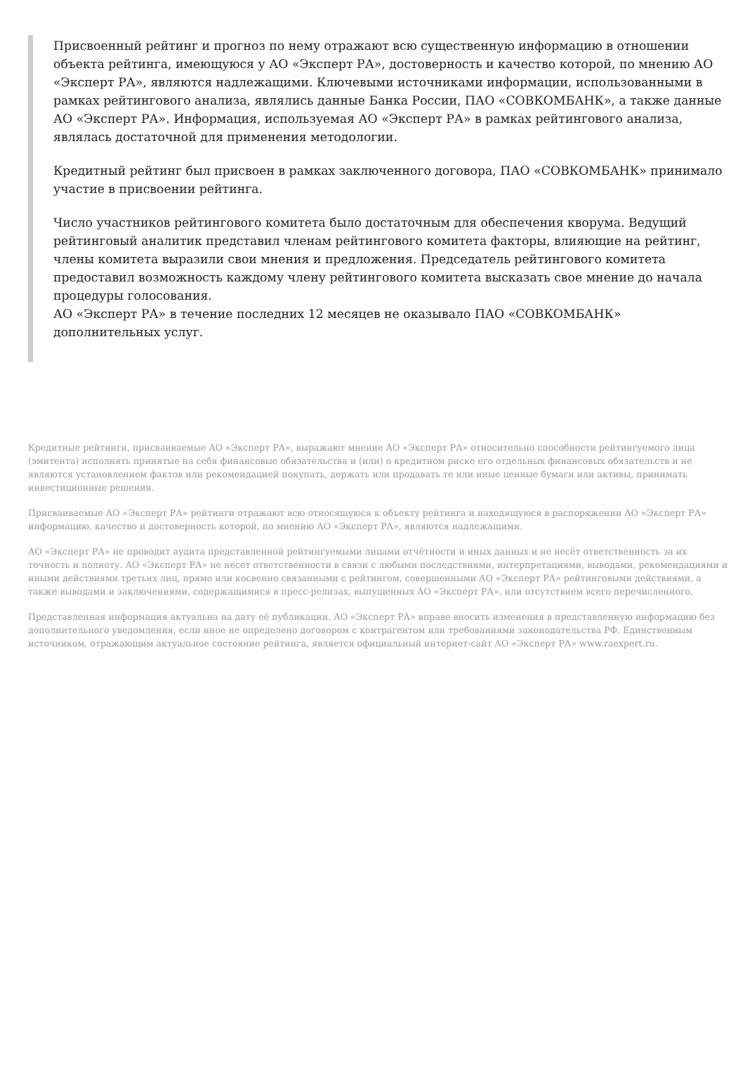Присвоенный рейтинг и прогноз по нему отражают всю существенную информацию в отношении объекта рейтинга, имеющуюся у АО «Эксперт РА», достоверность и качество которой, по мнению АО «Эксперт РА», являются надлежащими. Ключевыми источниками информации, использованными в рамках рейтингового анализа, являлись данные Банка России, ПАО «СОВКОМБАНК», а также данные АО «Эксперт РА». Информация, используемая АО «Эксперт РА» в рамках рейтингового анализа, являлась достаточной для применения методологии.
Кредитный рейтинг был присвоен в рамках заключенного договора, ПАО «СОВКОМБАНК» принимало участие в присвоении рейтинга.
Число участников рейтингового комитета было достаточным для обеспечения кворума. Ведущий рейтинговый аналитик представил членам рейтингового комитета факторы, влияющие на рейтинг, члены комитета выразили свои мнения и предложения. Председатель рейтингового комитета предоставил возможность каждому члену рейтингового комитета высказать свое мнение до начала процедуры голосования.
АО «Эксперт РА» в течение последних 12 месяцев не оказывало ПАО «СОВКОМБАНК» дополнительных услуг.
Кредитные рейтинги, присваиваемые АО «Эксперт РА», выражают мнение АО «Эксперт РА» относительно способности рейтингуемого лица (эмитента) исполнять принятые на себя финансовые обязательства и (или) о кредитном риске его отдельных финансовых обязательств и не являются установлением фактов или рекомендацией покупать, держать или продавать те или иные ценные бумаги или активы, принимать инвестиционные решения.
Присваиваемые АО «Эксперт РА» рейтинги отражают всю относящуюся к объекту рейтинга и находящуюся в распоряжении АО «Эксперт РА» информацию, качество и достоверность которой, по мнению АО «Эксперт РА», являются надлежащими.
АО «Эксперт РА» не проводит аудита представленной рейтингуемыми лицами отчётности и иных данных и не несёт ответственность за их точность и полноту. АО «Эксперт РА» не несет ответственности в связи с любыми последствиями, интерпретациями, выводами, рекомендациями и иными действиями третьих лиц, прямо или косвенно связанными с рейтингом, совершенными АО «Эксперт РА» рейтинговыми действиями, а также выводами и заключениями, содержащимися в пресс-релизах, выпущенных АО «Эксперт РА», или отсутствием всего перечисленного.
Представленная информация актуальна на дату её публикации. АО «Эксперт РА» вправе вносить изменения в представленную информацию без дополнительного уведомления, если иное не определено договором с контрагентом или требованиями законодательства РФ. Единственным источником, отражающим актуальное состояние рейтинга, является официальный интернет-сайт АО «Эксперт РА» www.raexpert.ru.